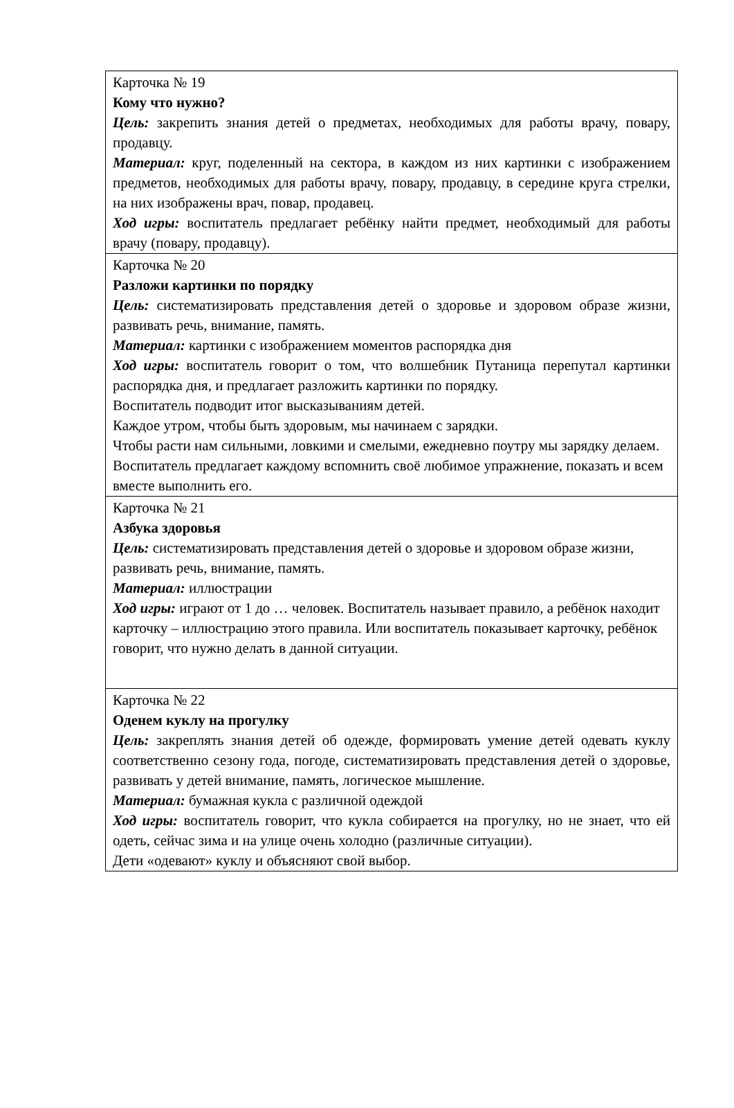| Карточка № 19 Кому что нужно? Цель: закрепить знания детей о предметах, необходимых для работы врачу, повару, продавцу. Материал: круг, поделенный на сектора, в каждом из них картинки с изображением предметов, необходимых для работы врачу, повару, продавцу, в середине круга стрелки, на них изображены врач, повар, продавец. Ход игры: воспитатель предлагает ребёнку найти предмет, необходимый для работы врачу (повару, продавцу). |
| Карточка № 20 Разложи картинки по порядку Цель: систематизировать представления детей о здоровье и здоровом образе жизни, развивать речь, внимание, память. Материал: картинки с изображением моментов распорядка дня Ход игры: воспитатель говорит о том, что волшебник Путаница перепутал картинки распорядка дня, и предлагает разложить картинки по порядку. Воспитатель подводит итог высказываниям детей. Каждое утром, чтобы быть здоровым, мы начинаем с зарядки. Чтобы расти нам сильными, ловкими и смелыми, ежедневно поутру мы зарядку делаем. Воспитатель предлагает каждому вспомнить своё любимое упражнение, показать и всем вместе выполнить его. |
| Карточка № 21 Азбука здоровья Цель: систематизировать представления детей о здоровье и здоровом образе жизни, развивать речь, внимание, память. Материал: иллюстрации Ход игры: играют от 1 до … человек. Воспитатель называет правило, а ребёнок находит карточку – иллюстрацию этого правила. Или воспитатель показывает карточку, ребёнок говорит, что нужно делать в данной ситуации. |
| Карточка № 22 Оденем куклу на прогулку Цель: закреплять знания детей об одежде, формировать умение детей одевать куклу соответственно сезону года, погоде, систематизировать представления детей о здоровье, развивать у детей внимание, память, логическое мышление. Материал: бумажная кукла с различной одеждой Ход игры: воспитатель говорит, что кукла собирается на прогулку, но не знает, что ей одеть, сейчас зима и на улице очень холодно (различные ситуации). Дети «одевают» куклу и объясняют свой выбор. |